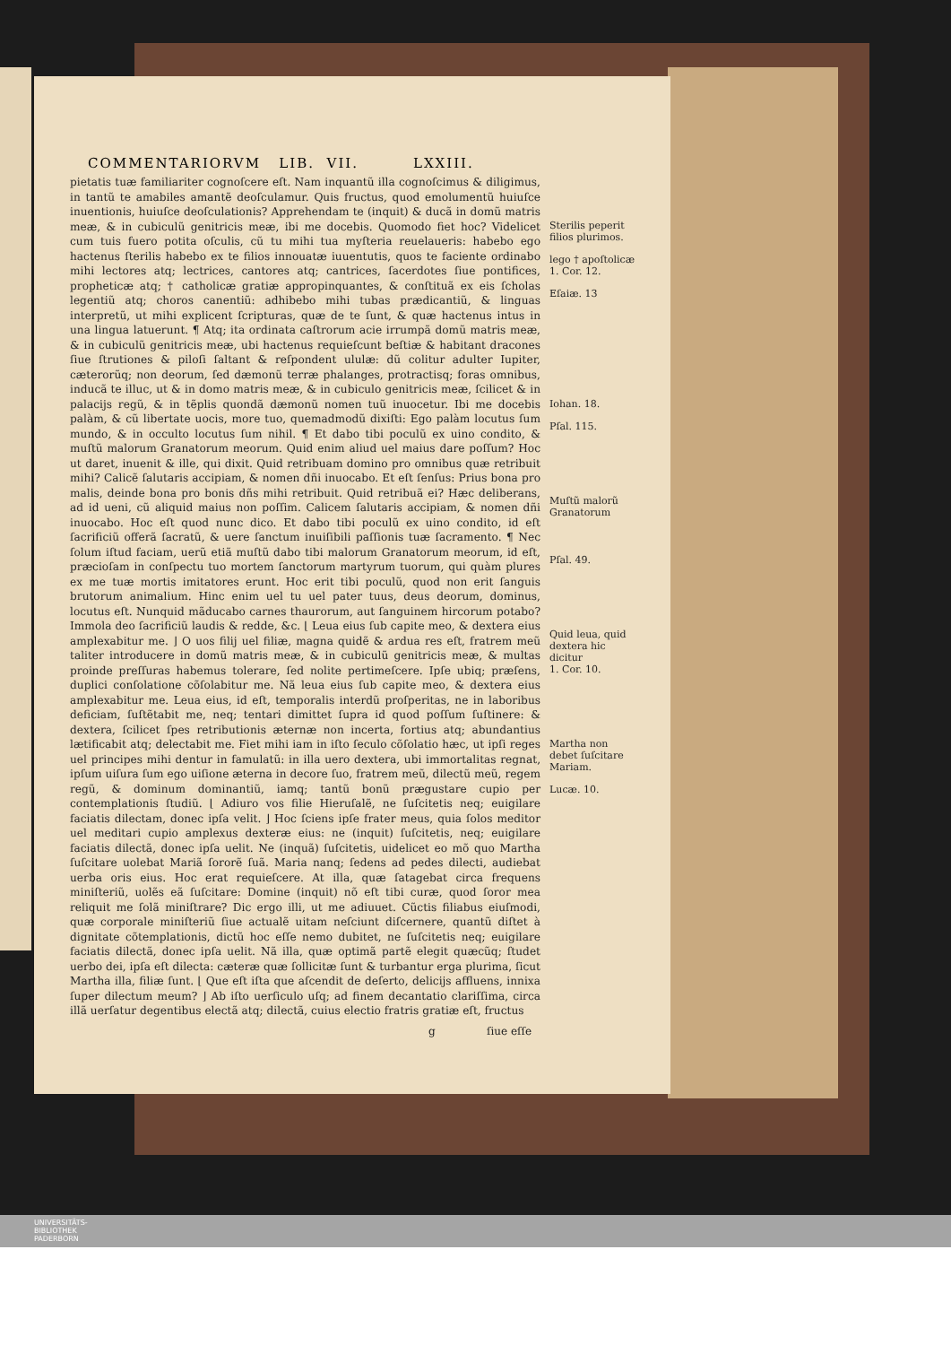COMMENTARIORVM LIB. VII. LXXIII.
pietatis tuæ familiariter cognoſcere eſt. Nam inquantũ illa cognoſcimus & diligimus, in tantũ te amabiles amantẽ deoſculamur. Quis fructus, quod emolumentũ huiuſce inuentionis, huiuſce deoſculationis? Apprehendam te (inquit) & ducã in domũ matris meæ, & in cubiculũ genitricis meæ, ibi me docebis. Quomodo fiet hoc? Videlicet cum tuis fuero potita oſculis, cũ tu mihi tua myſteria reuelaueris: habebo ego hactenus ſterilis habebo ex te filios innouatæ iuuentutis, quos te faciente ordinabo mihi lectores atq; lectrices, cantores atq; cantrices, ſacerdotes ſiue pontifices, propheticæ atq; † catholicæ gratiæ appropinquantes, & conſtituã ex eis ſcholas legentiũ atq; choros canentiũ: adhibebo mihi tubas prædicantiũ, & linguas interpretũ, ut mihi explicent ſcripturas, quæ de te ſunt, & quæ hactenus intus in una lingua latuerunt. ¶ Atq; ita ordinata caſtrorum acie irrumpã domũ matris meæ, & in cubiculũ genitricis meæ, ubi hactenus requieſcunt beſtiæ & habitant dracones ſiue ſtrutiones & piloſi ſaltant & reſpondent ululæ: dũ colitur adulter Iupiter, cæterorũq; non deorum, ſed dæmonũ terræ phalanges, protractisq; foras omnibus, inducã te illuc, ut & in domo matris meæ, & in cubiculo genitricis meæ, ſcilicet & in palacijs regũ, & in tẽplis quondã dæmonũ nomen tuũ inuocetur. Ibi me docebis palàm, & cũ libertate uocis, more tuo, quemadmodũ dixiſti: Ego palàm locutus ſum mundo, & in occulto locutus ſum nihil. ¶ Et dabo tibi poculũ ex uino condito, & muſtũ malorum Granatorum meorum. Quid enim aliud uel maius dare poſſum? Hoc ut daret, inuenit & ille, qui dixit. Quid retribuam domino pro omnibus quæ retribuit mihi? Calicẽ ſalutaris accipiam, & nomen dñi inuocabo. Et eſt ſenſus: Prius bona pro malis, deinde bona pro bonis dñs mihi retribuit. Quid retribuã ei? Hæc deliberans, ad id ueni, cũ aliquid maius non poſſim. Calicem ſalutaris accipiam, & nomen dñi inuocabo. Hoc eſt quod nunc dico. Et dabo tibi poculũ ex uino condito, id eſt ſacrificiũ offerã ſacratũ, & uere ſanctum inuiſibili paſſionis tuæ ſacramento. ¶ Nec ſolum iſtud faciam, uerũ etiã muſtũ dabo tibi malorum Granatorum meorum, id eſt, præcioſam in conſpectu tuo mortem ſanctorum martyrum tuorum, qui quàm plures ex me tuæ mortis imitatores erunt. Hoc erit tibi poculũ, quod non erit ſanguis brutorum animalium. Hinc enim uel tu uel pater tuus, deus deorum, dominus, locutus eſt. Nunquid mãducabo carnes thaurorum, aut ſanguinem hircorum potabo? Immola deo ſacrificiũ laudis & redde, &c. ⌊ Leua eius ſub capite meo, & dextera eius amplexabitur me. ⌋ O uos filij uel filiæ, magna quidẽ & ardua res eſt, fratrem meũ taliter introducere in domũ matris meæ, & in cubiculũ genitricis meæ, & multas proinde preſſuras habemus tolerare, ſed nolite pertimeſcere. Ipſe ubiq; præſens, duplici conſolatione cõſolabitur me. Nã leua eius ſub capite meo, & dextera eius amplexabitur me. Leua eius, id eſt, temporalis interdũ proſperitas, ne in laboribus deficiam, ſuſtẽtabit me, neq; tentari dimittet ſupra id quod poſſum ſuſtinere: & dextera, ſcilicet ſpes retributionis æternæ non incerta, fortius atq; abundantius lætificabit atq; delectabit me. Fiet mihi iam in iſto ſeculo cõſolatio hæc, ut ipſi reges uel principes mihi dentur in famulatũ: in illa uero dextera, ubi immortalitas regnat, ipſum uiſura ſum ego uiſione æterna in decore ſuo, fratrem meũ, dilectũ meũ, regem regũ, & dominum dominantiũ, iamq; tantũ bonũ prægustare cupio per contemplationis ſtudiũ. ⌊ Adiuro vos filie Hieruſalẽ, ne ſuſcitetis neq; euigilare faciatis dilectam, donec ipſa velit. ⌋ Hoc ſciens ipſe frater meus, quia ſolos meditor uel meditari cupio amplexus dexteræ eius: ne (inquit) ſuſcitetis, neq; euigilare faciatis dilectã, donec ipſa uelit. Ne (inquã) ſuſcitetis, uidelicet eo mõ quo Martha ſuſcitare uolebat Mariã ſororẽ ſuã. Maria nanq; ſedens ad pedes dilecti, audiebat uerba oris eius. Hoc erat requieſcere. At illa, quæ ſatagebat circa frequens miniſteriũ, uolẽs eã ſuſcitare: Domine (inquit) nõ eſt tibi curæ, quod ſoror mea reliquit me ſolã miniſtrare? Dic ergo illi, ut me adiuuet. Cũctis filiabus eiuſmodi, quæ corporale miniſteriũ ſiue actualẽ uitam neſciunt diſcernere, quantũ diſtet à dignitate cõtemplationis, dictũ hoc eſſe nemo dubitet, ne ſuſcitetis neq; euigilare faciatis dilectã, donec ipſa uelit. Nã illa, quæ optimã partẽ elegit quæcũq; ſtudet uerbo dei, ipſa eſt dilecta: cæteræ quæ ſollicitæ ſunt & turbantur erga plurima, ſicut Martha illa, filiæ ſunt. ⌊ Que eſt iſta que aſcendit de deſerto, delicijs affluens, innixa ſuper dilectum meum? ⌋ Ab iſto uerſiculo uſq; ad finem decantatio clariſſima, circa illã uerſatur degentibus electã atq; dilectã, cuius electio fratris gratiæ eſt, fructus
g ſiue eſſe
Sterilis pepe­rit filios plu­rimos.
lego † apo­ſtolicæ
1. Cor. 12.
Eſaiæ. 13
Iohan. 18.
Pſal. 115.
Muſtũ malo­rũ Granatorum
Pſal. 49.
Quid leua, quid dexte­ra hic dicitur
1. Cor. 10.
Martha non debet ſuſcita­re Mariam.
Lucæ. 10.
UNIVERSITÄTS-
BIBLIOTHEK
PADERBORN